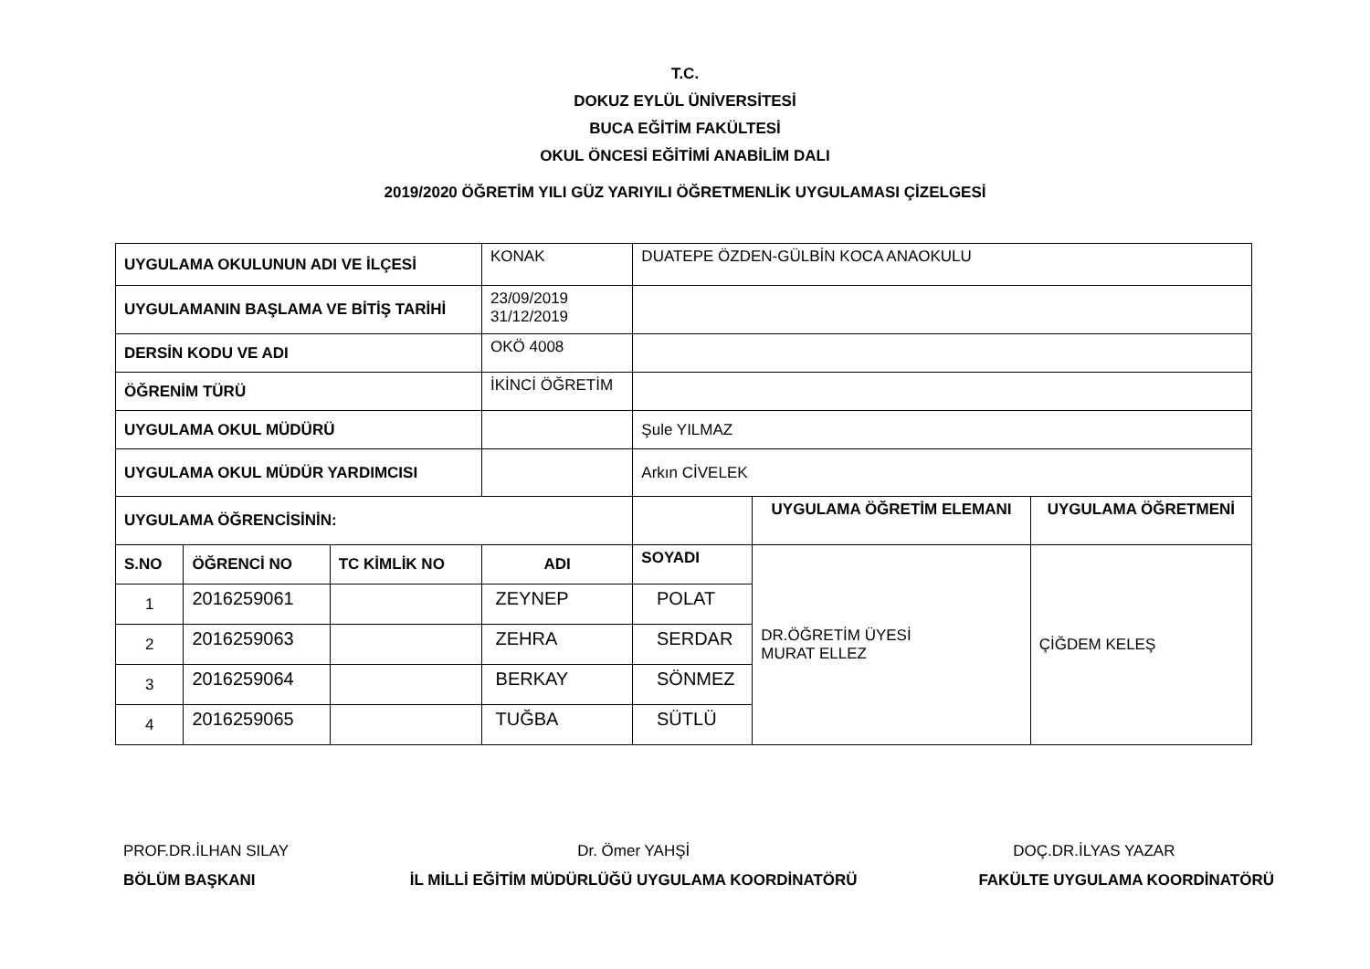T.C.
DOKUZ EYLÜL ÜNİVERSİTESİ
BUCA EĞİTİM FAKÜLTESİ
OKUL ÖNCESİ EĞİTİMİ ANABİLİM DALI
2019/2020 ÖĞRETİM YILI GÜZ YARIYILI ÖĞRETMENLİK UYGULAMASI ÇİZELGESİ
| UYGULAMA OKULUNUN ADI VE İLÇESİ | | | KONAK | DUATEPE ÖZDEN-GÜLBİN KOCA ANAOKULU | | |
| UYGULAMANIN BAŞLAMA VE BİTİŞ TARİHİ | | | 23/09/2019 31/12/2019 | | | |
| DERSİN KODU VE ADI | | | OKÖ 4008 | | | |
| ÖĞRENİM TÜRÜ | | | İKİNCİ ÖĞRETİM | | | |
| UYGULAMA OKUL MÜDÜRÜ | | | | Şule YILMAZ | | |
| UYGULAMA OKUL MÜDÜR YARDIMCISI | | | | Arkın CİVELEK | | |
| UYGULAMA ÖĞRENCİSİNİN: | | | | | UYGULAMA ÖĞRETİM ELEMANI | UYGULAMA ÖĞRETMENİ |
| S.NO | ÖĞRENCİ NO | TC KİMLİK NO | ADI | SOYADI | DR.ÖĞRETİM ÜYESİ MURAT ELLEZ | ÇİĞDEM KELEŞ |
| 1 | 2016259061 | | ZEYNEP | POLAT | | |
| 2 | 2016259063 | | ZEHRA | SERDAR | | |
| 3 | 2016259064 | | BERKAY | SÖNMEZ | | |
| 4 | 2016259065 | | TUĞBA | SÜTLÜ | | |
PROF.DR.İLHAN SILAY
BÖLÜM BAŞKANI
Dr. Ömer YAHŞİ
İL MİLLİ EĞİTİM MÜDÜRLÜĞÜ UYGULAMA KOORDİNATÖRÜ
DOÇ.DR.İLYAS YAZAR
FAKÜLTE UYGULAMA KOORDİNATÖRÜ